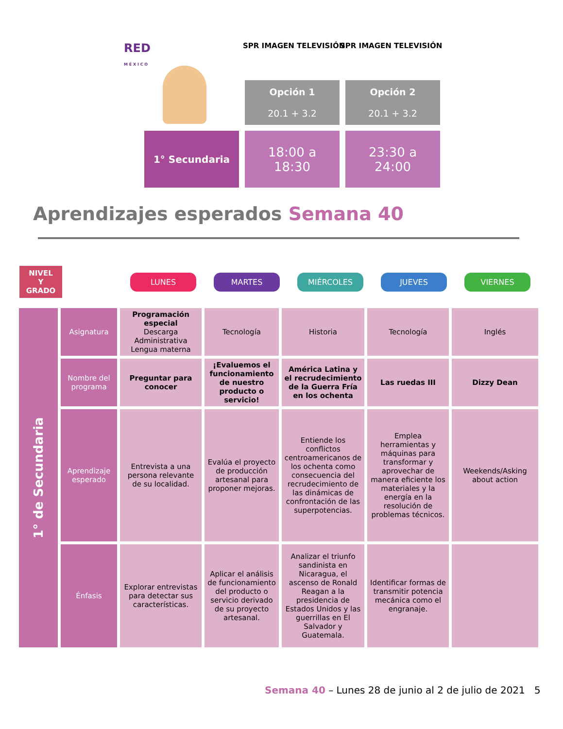RED
M É X I C O
SPR IMAGEN TELEVISIÓN SPR IMAGEN TELEVISIÓN
| | Opción 1 20.1 + 3.2 | Opción 2 20.1 + 3.2 |
| 1° Secundaria | 18:00 a 18:30 | 23:30 a 24:00 |
Aprendizajes esperados Semana 40
NIVEL
Y
GRADO
LUNES MARTES MIÉRCOLES JUEVES VIERNES
| 1° de Secundaria | Asignatura | Programación especial Descarga Administrativa Lengua materna | Tecnología | Historia | Tecnología | Inglés |
| | Nombre del programa | Preguntar para conocer | ¡Evaluemos el funcionamiento de nuestro producto o servicio! | América Latina y el recrudecimiento de la Guerra Fría en los ochenta | Las ruedas III | Dizzy Dean |
| | Aprendizaje esperado | Entrevista a una persona relevante de su localidad. | Evalúa el proyecto de producción artesanal para proponer mejoras. | Entiende los conflictos centroamericanos de los ochenta como consecuencia del recrudecimiento de las dinámicas de confrontación de las superpotencias. | Emplea herramientas y máquinas para transformar y aprovechar de manera eficiente los materiales y la energía en la resolución de problemas técnicos. | Weekends/Asking about action |
| | Énfasis | Explorar entrevistas para detectar sus características. | Aplicar el análisis de funcionamiento del producto o servicio derivado de su proyecto artesanal. | Analizar el triunfo sandinista en Nicaragua, el ascenso de Ronald Reagan a la presidencia de Estados Unidos y las guerrillas en El Salvador y Guatemala. | Identificar formas de transmitir potencia mecánica como el engranaje. | |
Semana 40 – Lunes 28 de junio al 2 de julio de 2021 5